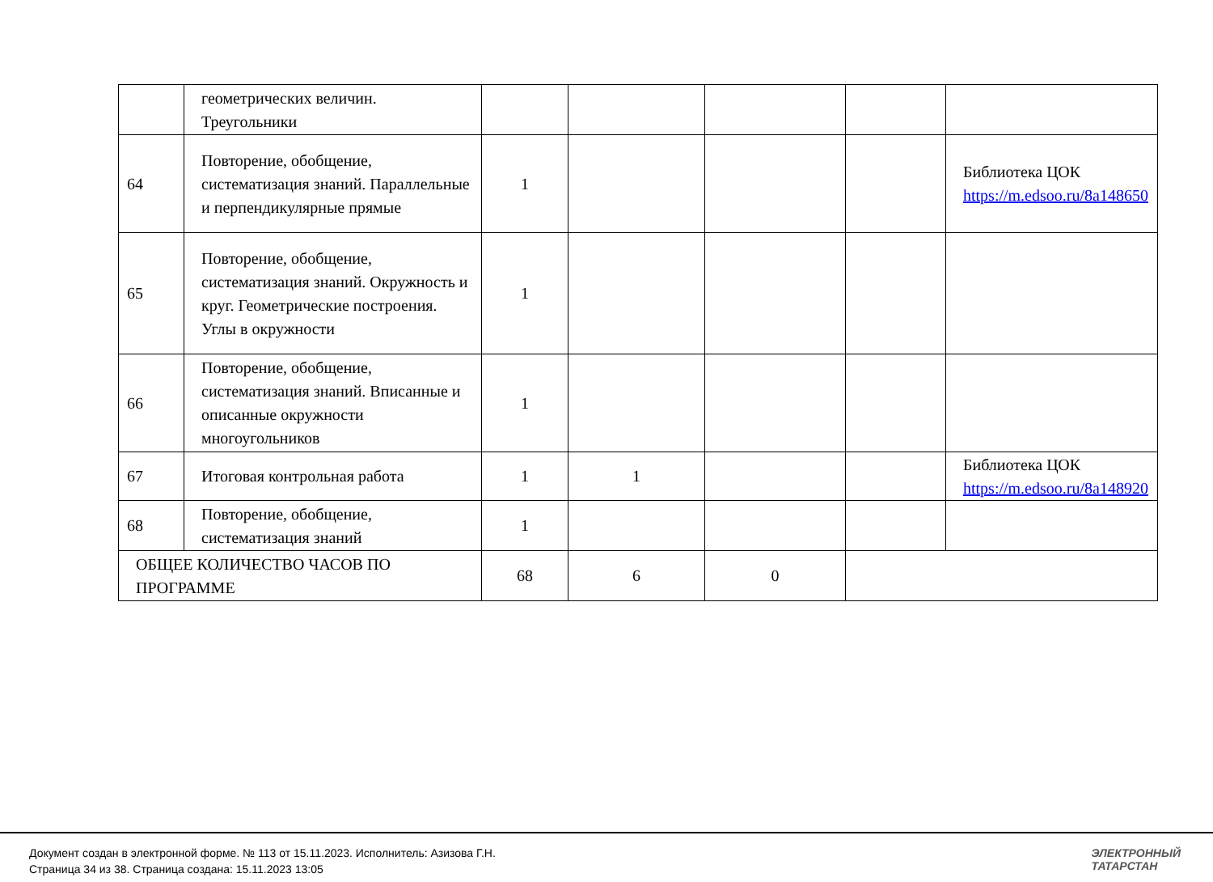| | геометрических величин. Треугольники | | | | | |
| 64 | Повторение, обобщение, систематизация знаний. Параллельные и перпендикулярные прямые | 1 | | | | Библиотека ЦОК https://m.edsoo.ru/8a148650 |
| 65 | Повторение, обобщение, систематизация знаний. Окружность и круг. Геометрические построения. Углы в окружности | 1 | | | | |
| 66 | Повторение, обобщение, систематизация знаний. Вписанные и описанные окружности многоугольников | 1 | | | | |
| 67 | Итоговая контрольная работа | 1 | 1 | | | Библиотека ЦОК https://m.edsoo.ru/8a148920 |
| 68 | Повторение, обобщение, систематизация знаний | 1 | | | | |
| ОБЩЕЕ КОЛИЧЕСТВО ЧАСОВ ПО ПРОГРАММЕ | | 68 | 6 | 0 | | |
Документ создан в электронной форме. № 113 от 15.11.2023. Исполнитель: Азизова Г.Н.
Страница 34 из 38. Страница создана: 15.11.2023 13:05
ЭЛЕКТРОННЫЙ
ТАТАРСТАН